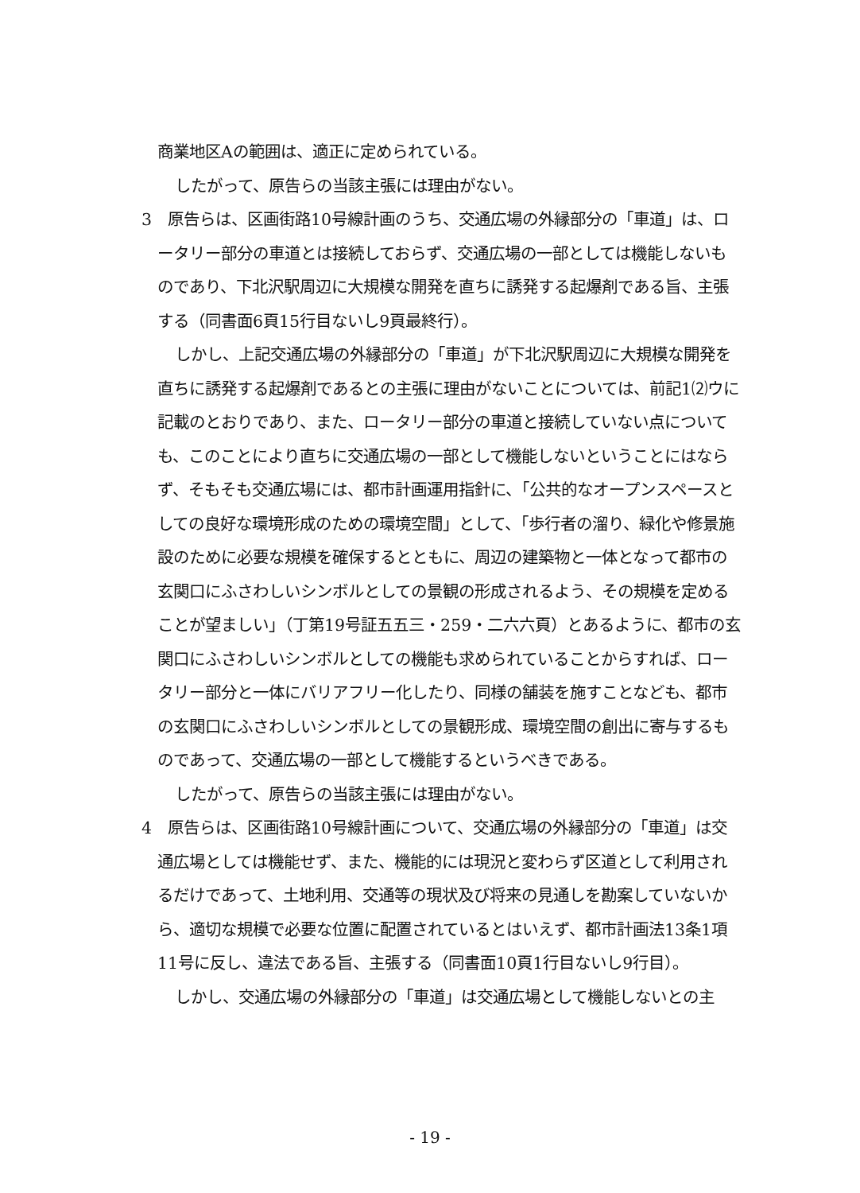商業地区Aの範囲は、適正に定められている。
したがって、原告らの当該主張には理由がない。
3　原告らは、区画街路10号線計画のうち、交通広場の外縁部分の「車道」は、ロータリー部分の車道とは接続しておらず、交通広場の一部としては機能しないものであり、下北沢駅周辺に大規模な開発を直ちに誘発する起爆剤である旨、主張する（同書面6頁15行目ないし9頁最終行）。
しかし、上記交通広場の外縁部分の「車道」が下北沢駅周辺に大規模な開発を直ちに誘発する起爆剤であるとの主張に理由がないことについては、前記1⑵ウに記載のとおりであり、また、ロータリー部分の車道と接続していない点についても、このことにより直ちに交通広場の一部として機能しないということにはならず、そもそも交通広場には、都市計画運用指針に、「公共的なオープンスペースとしての良好な環境形成のための環境空間」として、「歩行者の溜り、緑化や修景施設のために必要な規模を確保するとともに、周辺の建築物と一体となって都市の玄関口にふさわしいシンボルとしての景観の形成されるよう、その規模を定めることが望ましい」（丁第19号証五五三・259・二六六頁）とあるように、都市の玄関口にふさわしいシンボルとしての機能も求められていることからすれば、ロータリー部分と一体にバリアフリー化したり、同様の舗装を施すことなども、都市の玄関口にふさわしいシンボルとしての景観形成、環境空間の創出に寄与するものであって、交通広場の一部として機能するというべきである。
したがって、原告らの当該主張には理由がない。
4　原告らは、区画街路10号線計画について、交通広場の外縁部分の「車道」は交通広場としては機能せず、また、機能的には現況と変わらず区道として利用されるだけであって、土地利用、交通等の現状及び将来の見通しを勘案していないから、適切な規模で必要な位置に配置されているとはいえず、都市計画法13条1項11号に反し、違法である旨、主張する（同書面10頁1行目ないし9行目）。
しかし、交通広場の外縁部分の「車道」は交通広場として機能しないとの主
- 19 -